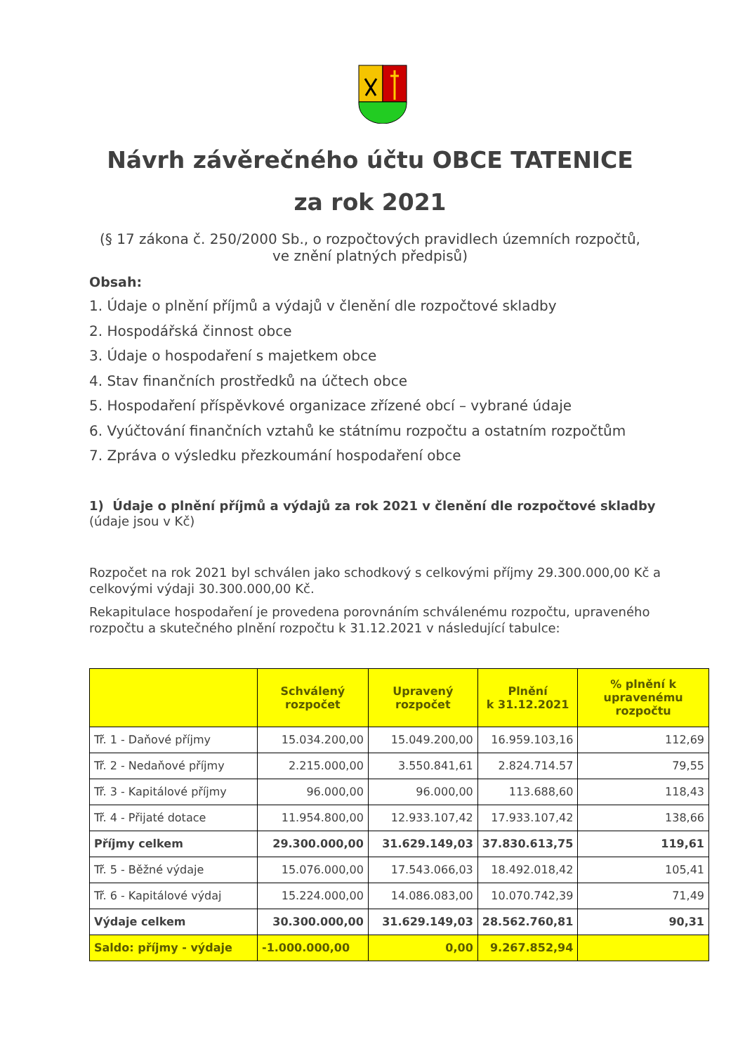Návrh závěrečného účtu OBCE TATENICE
za rok 2021
(§ 17 zákona č. 250/2000 Sb., o rozpočtových pravidlech územních rozpočtů, ve znění platných předpisů)
Obsah:
1. Údaje o plnění příjmů a výdajů v členění dle rozpočtové skladby
2. Hospodářská činnost obce
3. Údaje o hospodaření s majetkem obce
4. Stav finančních prostředků na účtech obce
5. Hospodaření příspěvkové organizace zřízené obcí – vybrané údaje
6. Vyúčtování finančních vztahů ke státnímu rozpočtu a ostatním rozpočtům
7. Zpráva o výsledku přezkoumání hospodaření obce
1) Údaje o plnění příjmů a výdajů za rok 2021 v členění dle rozpočtové skladby
(údaje jsou v Kč)
Rozpočet na rok 2021 byl schválen jako schodkový s celkovými příjmy 29.300.000,00 Kč a celkovými výdaji 30.300.000,00 Kč.
Rekapitulace hospodaření je provedena porovnáním schválenému rozpočtu, upraveného rozpočtu a skutečného plnění rozpočtu k 31.12.2021 v následující tabulce:
| | Schválený rozpočet | Upravený rozpočet | Plnění k 31.12.2021 | % plnění k upravenému rozpočtu |
| --- | --- | --- | --- | --- |
| Tř. 1 - Daňové příjmy | 15.034.200,00 | 15.049.200,00 | 16.959.103,16 | 112,69 |
| Tř. 2 - Nedaňové příjmy | 2.215.000,00 | 3.550.841,61 | 2.824.714.57 | 79,55 |
| Tř. 3 - Kapitálové příjmy | 96.000,00 | 96.000,00 | 113.688,60 | 118,43 |
| Tř. 4 - Přijaté dotace | 11.954.800,00 | 12.933.107,42 | 17.933.107,42 | 138,66 |
| Příjmy celkem | 29.300.000,00 | 31.629.149,03 | 37.830.613,75 | 119,61 |
| Tř. 5 - Běžné výdaje | 15.076.000,00 | 17.543.066,03 | 18.492.018,42 | 105,41 |
| Tř. 6 - Kapitálové výdaj | 15.224.000,00 | 14.086.083,00 | 10.070.742,39 | 71,49 |
| Výdaje celkem | 30.300.000,00 | 31.629.149,03 | 28.562.760,81 | 90,31 |
| Saldo: příjmy - výdaje | -1.000.000,00 | 0,00 | 9.267.852,94 | |